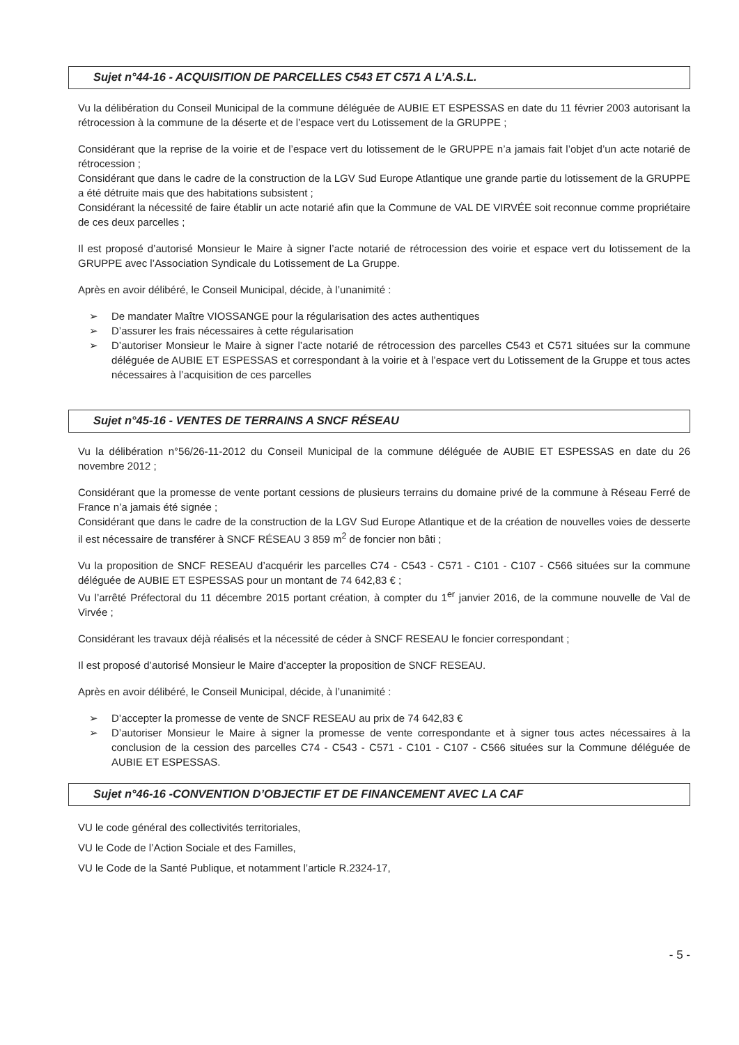Sujet n°44-16 - ACQUISITION DE PARCELLES C543 ET C571 A L’A.S.L.
Vu la délibération du Conseil Municipal de la commune déléguée de AUBIE ET ESPESSAS en date du 11 février 2003 autorisant la rétrocession à la commune de la déserte et de l’espace vert du Lotissement de la GRUPPE ;
Considérant que la reprise de la voirie et de l’espace vert du lotissement de le GRUPPE n’a jamais fait l’objet d’un acte notarié de rétrocession ;
Considérant que dans le cadre de la construction de la LGV Sud Europe Atlantique une grande partie du lotissement de la GRUPPE a été détruite mais que des habitations subsistent ;
Considérant la nécessité de faire établir un acte notarié afin que la Commune de VAL DE VIRVÉE soit reconnue comme propriétaire de ces deux parcelles ;
Il est proposé d’autorisé Monsieur le Maire à signer l’acte notarié de rétrocession des voirie et espace vert du lotissement de la GRUPPE avec l’Association Syndicale du Lotissement de La Gruppe.
Après en avoir délibéré, le Conseil Municipal, décide, à l’unanimité :
➢ De mandater Maître VIOSSANGE pour la régularisation des actes authentiques
➢ D’assurer les frais nécessaires à cette régularisation
➢ D’autoriser Monsieur le Maire à signer l’acte notarié de rétrocession des parcelles C543 et C571 situées sur la commune déléguée de AUBIE ET ESPESSAS et correspondant à la voirie et à l’espace vert du Lotissement de la Gruppe et tous actes nécessaires à l’acquisition de ces parcelles
Sujet n°45-16 - VENTES DE TERRAINS A SNCF RÉSEAU
Vu la délibération n°56/26-11-2012 du Conseil Municipal de la commune déléguée de AUBIE ET ESPESSAS en date du 26 novembre 2012 ;
Considérant que la promesse de vente portant cessions de plusieurs terrains du domaine privé de la commune à Réseau Ferré de France n’a jamais été signée ;
Considérant que dans le cadre de la construction de la LGV Sud Europe Atlantique et de la création de nouvelles voies de desserte il est nécessaire de transférer à SNCF RÉSEAU 3 859 m<sup>2</sup> de foncier non bâti ;
Vu la proposition de SNCF RESEAU d’acquérir les parcelles C74 - C543 - C571 - C101 - C107 - C566 situées sur la commune déléguée de AUBIE ET ESPESSAS pour un montant de 74 642,83 € ;
Vu l’arrêté Préfectoral du 11 décembre 2015 portant création, à compter du 1<sup>er</sup> janvier 2016, de la commune nouvelle de Val de Virvée ;
Considérant les travaux déjà réalisés et la nécessité de céder à SNCF RESEAU le foncier correspondant ;
Il est proposé d’autorisé Monsieur le Maire d’accepter la proposition de SNCF RESEAU.
Après en avoir délibéré, le Conseil Municipal, décide, à l’unanimité :
➢ D’accepter la promesse de vente de SNCF RESEAU au prix de 74 642,83 €
➢ D’autoriser Monsieur le Maire à signer la promesse de vente correspondante et à signer tous actes nécessaires à la conclusion de la cession des parcelles C74 - C543 - C571 - C101 - C107 - C566 situées sur la Commune déléguée de AUBIE ET ESPESSAS.
Sujet n°46-16 -CONVENTION D’OBJECTIF ET DE FINANCEMENT AVEC LA CAF
VU le code général des collectivités territoriales,
VU le Code de l’Action Sociale et des Familles,
VU le Code de la Santé Publique, et notamment l’article R.2324-17,
- 5 -